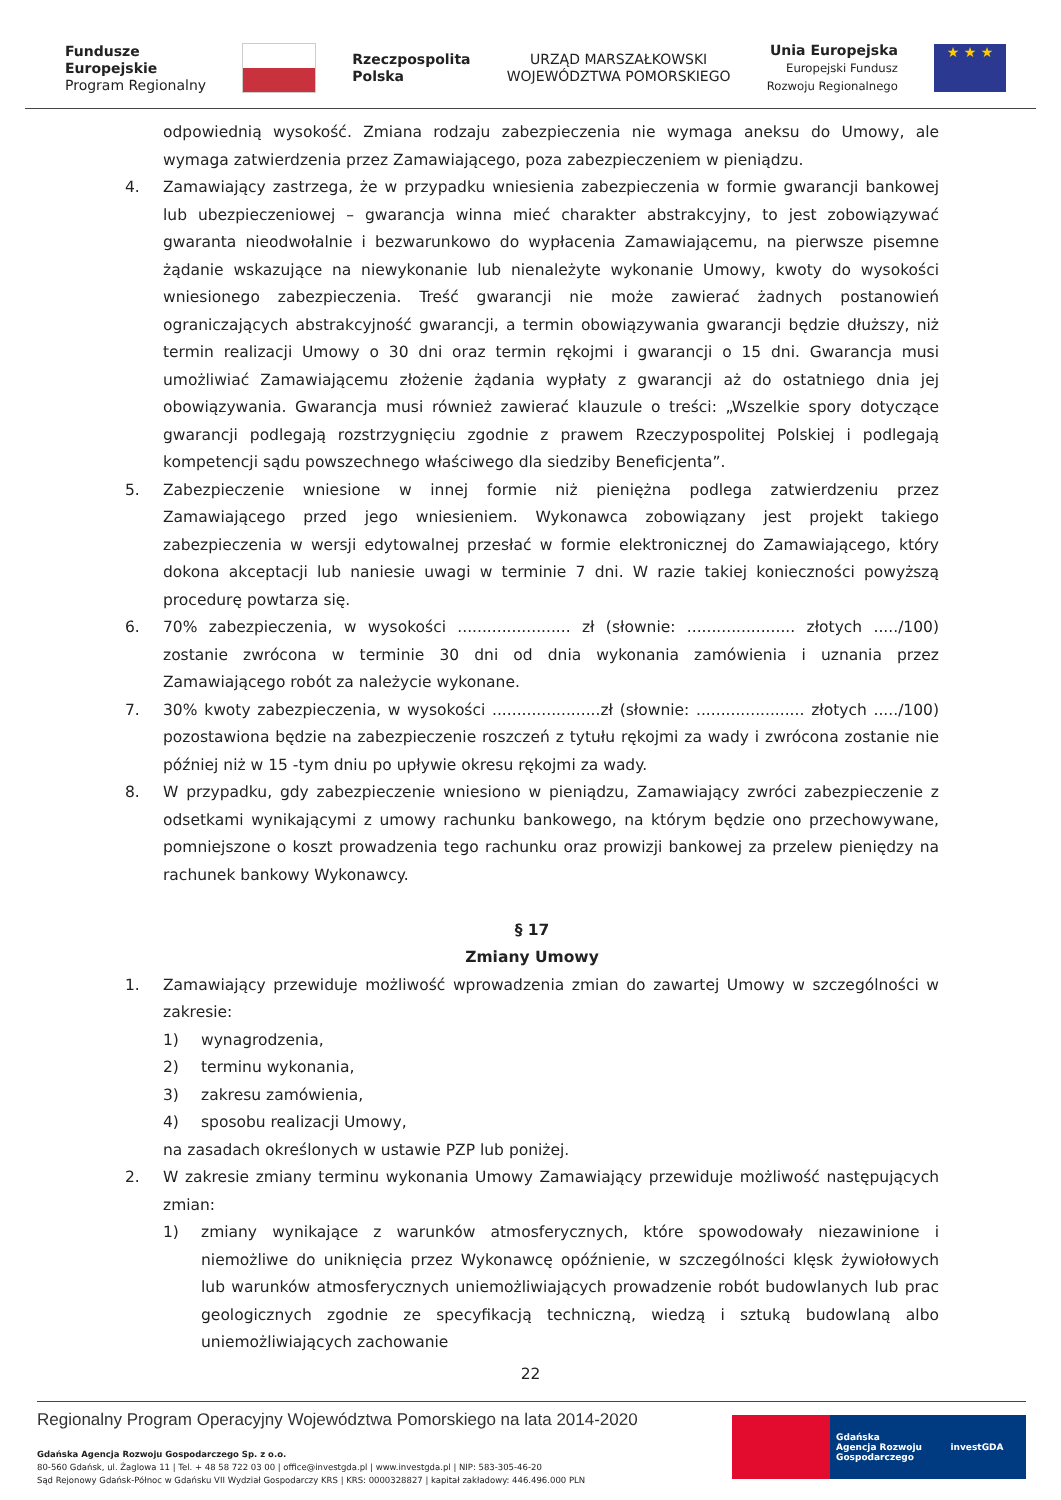Fundusze
Europejskie
Program Regionalny
Rzeczpospolita
Polska
URZĄD MARSZAŁKOWSKI
WOJEWÓDZTWA POMORSKIEGO
Unia Europejska
Europejski Fundusz
Rozwoju Regionalnego
★ ★ ★
odpowiednią wysokość. Zmiana rodzaju zabezpieczenia nie wymaga aneksu do Umowy, ale wymaga zatwierdzenia przez Zamawiającego, poza zabezpieczeniem w pieniądzu.
4. Zamawiający zastrzega, że w przypadku wniesienia zabezpieczenia w formie gwarancji bankowej lub ubezpieczeniowej – gwarancja winna mieć charakter abstrakcyjny, to jest zobowiązywać gwaranta nieodwołalnie i bezwarunkowo do wypłacenia Zamawiającemu, na pierwsze pisemne żądanie wskazujące na niewykonanie lub nienależyte wykonanie Umowy, kwoty do wysokości wniesionego zabezpieczenia. Treść gwarancji nie może zawierać żadnych postanowień ograniczających abstrakcyjność gwarancji, a termin obowiązywania gwarancji będzie dłuższy, niż termin realizacji Umowy o 30 dni oraz termin rękojmi i gwarancji o 15 dni. Gwarancja musi umożliwiać Zamawiającemu złożenie żądania wypłaty z gwarancji aż do ostatniego dnia jej obowiązywania. Gwarancja musi również zawierać klauzule o treści: „Wszelkie spory dotyczące gwarancji podlegają rozstrzygnięciu zgodnie z prawem Rzeczypospolitej Polskiej i podlegają kompetencji sądu powszechnego właściwego dla siedziby Beneficjenta”.
5. Zabezpieczenie wniesione w innej formie niż pieniężna podlega zatwierdzeniu przez Zamawiającego przed jego wniesieniem. Wykonawca zobowiązany jest projekt takiego zabezpieczenia w wersji edytowalnej przesłać w formie elektronicznej do Zamawiającego, który dokona akceptacji lub naniesie uwagi w terminie 7 dni. W razie takiej konieczności powyższą procedurę powtarza się.
6. 70% zabezpieczenia, w wysokości ....................... zł (słownie: ...................... złotych ...../100) zostanie zwrócona w terminie 30 dni od dnia wykonania zamówienia i uznania przez Zamawiającego robót za należycie wykonane.
7. 30% kwoty zabezpieczenia, w wysokości ......................zł (słownie: ...................... złotych ...../100) pozostawiona będzie na zabezpieczenie roszczeń z tytułu rękojmi za wady i zwrócona zostanie nie później niż w 15 -tym dniu po upływie okresu rękojmi za wady.
8. W przypadku, gdy zabezpieczenie wniesiono w pieniądzu, Zamawiający zwróci zabezpieczenie z odsetkami wynikającymi z umowy rachunku bankowego, na którym będzie ono przechowywane, pomniejszone o koszt prowadzenia tego rachunku oraz prowizji bankowej za przelew pieniędzy na rachunek bankowy Wykonawcy.
§ 17
Zmiany Umowy
1. Zamawiający przewiduje możliwość wprowadzenia zmian do zawartej Umowy w szczególności w zakresie:
1) wynagrodzenia,
2) terminu wykonania,
3) zakresu zamówienia,
4) sposobu realizacji Umowy,
na zasadach określonych w ustawie PZP lub poniżej.
2. W zakresie zmiany terminu wykonania Umowy Zamawiający przewiduje możliwość następujących zmian:
1) zmiany wynikające z warunków atmosferycznych, które spowodowały niezawinione i niemożliwe do uniknięcia przez Wykonawcę opóźnienie, w szczególności klęsk żywiołowych lub warunków atmosferycznych uniemożliwiających prowadzenie robót budowlanych lub prac geologicznych zgodnie ze specyfikacją techniczną, wiedzą i sztuką budowlaną albo uniemożliwiających zachowanie
22
Regionalny Program Operacyjny Województwa Pomorskiego na lata 2014-2020
Gdańska Agencja Rozwoju Gospodarczego Sp. z o.o.
80-560 Gdańsk, ul. Żaglowa 11 | Tel. + 48 58 722 03 00 | office@investgda.pl | www.investgda.pl | NIP: 583-305-46-20
Sąd Rejonowy Gdańsk-Północ w Gdańsku VII Wydział Gospodarczy KRS | KRS: 0000328827 | kapitał zakładowy: 446.496.000 PLN
Gdańska
Agencja Rozwoju
Gospodarczego
investGDA